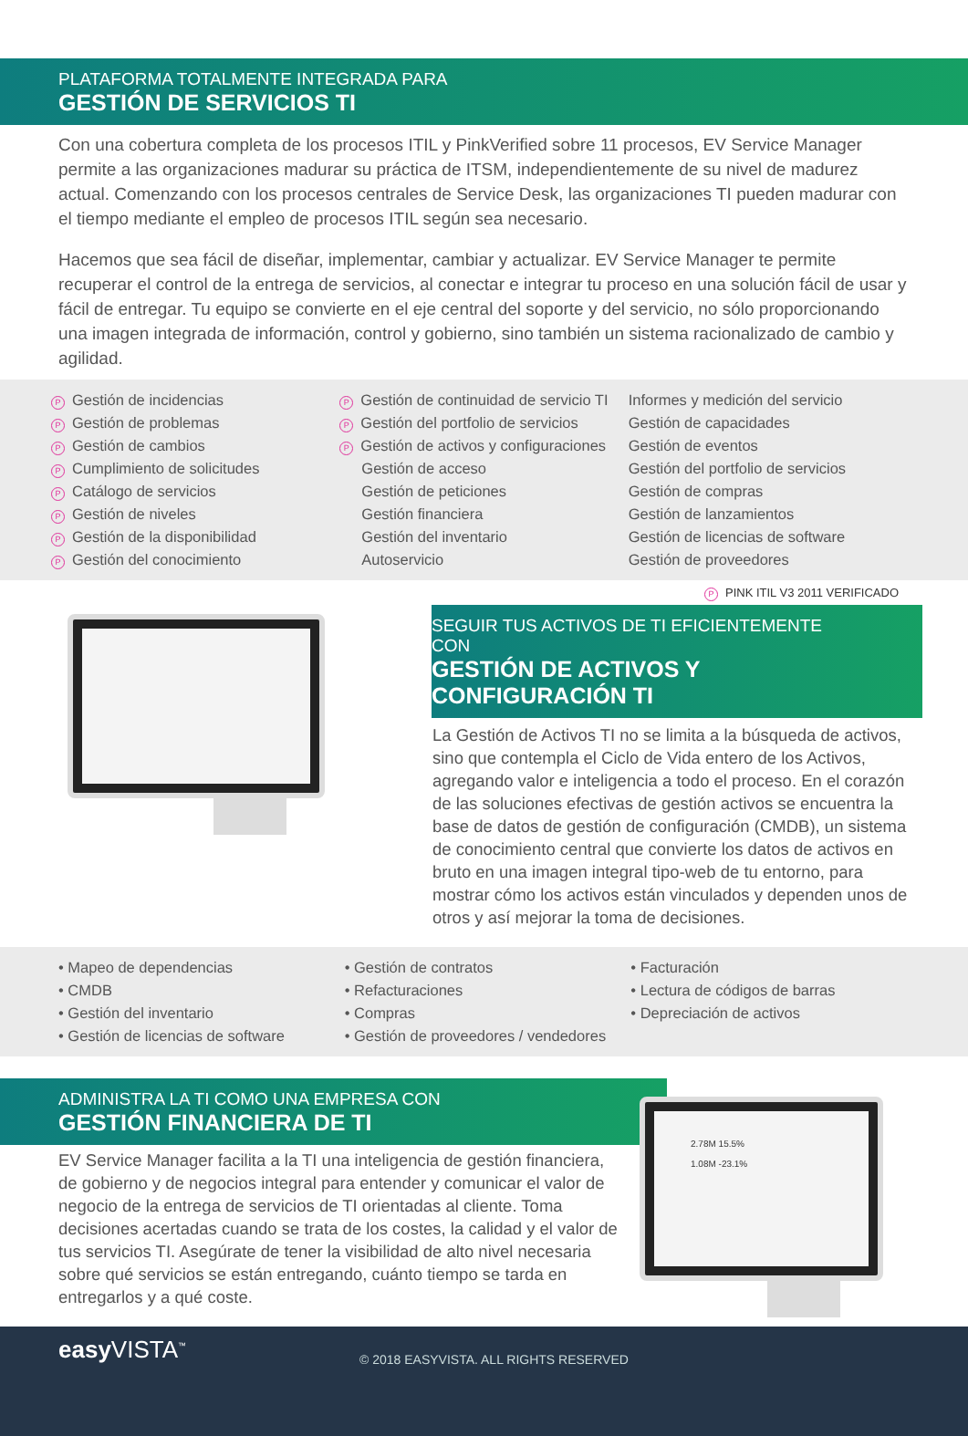PLATAFORMA TOTALMENTE INTEGRADA PARA
GESTIÓN DE SERVICIOS TI
Con una cobertura completa de los procesos ITIL y PinkVerified sobre 11 procesos, EV Service Manager permite a las organizaciones madurar su práctica de ITSM, independientemente de su nivel de madurez actual. Comenzando con los procesos centrales de Service Desk, las organizaciones TI pueden madurar con el tiempo mediante el empleo de procesos ITIL según sea necesario.
Hacemos que sea fácil de diseñar, implementar, cambiar y actualizar. EV Service Manager te permite recuperar el control de la entrega de servicios, al conectar e integrar tu proceso en una solución fácil de usar y fácil de entregar. Tu equipo se convierte en el eje central del soporte y del servicio, no sólo proporcionando una imagen integrada de información, control y gobierno, sino también un sistema racionalizado de cambio y agilidad.
P Gestión de incidencias
P Gestión de problemas
P Gestión de cambios
P Cumplimiento de solicitudes
P Catálogo de servicios
P Gestión de niveles
P Gestión de la disponibilidad
P Gestión del conocimiento
P Gestión de continuidad de servicio TI
P Gestión del portfolio de servicios
P Gestión de activos y configuraciones
Gestión de acceso
Gestión de peticiones
Gestión financiera
Gestión del inventario
Autoservicio
Informes y medición del servicio
Gestión de capacidades
Gestión de eventos
Gestión del portfolio de servicios
Gestión de compras
Gestión de lanzamientos
Gestión de licencias de software
Gestión de proveedores
P PINK ITIL V3 2011 VERIFICADO
SEGUIR TUS ACTIVOS DE TI EFICIENTEMENTE CON
GESTIÓN DE ACTIVOS Y CONFIGURACIÓN TI
La Gestión de Activos TI no se limita a la búsqueda de activos, sino que contempla el Ciclo de Vida entero de los Activos, agregando valor e inteligencia a todo el proceso. En el corazón de las soluciones efectivas de gestión activos se encuentra la base de datos de gestión de configuración (CMDB), un sistema de conocimiento central que convierte los datos de activos en bruto en una imagen integral tipo-web de tu entorno, para mostrar cómo los activos están vinculados y dependen unos de otros y así mejorar la toma de decisiones.
• Mapeo de dependencias
• CMDB
• Gestión del inventario
• Gestión de licencias de software
• Gestión de contratos
• Refacturaciones
• Compras
• Gestión de proveedores / vendedores
• Facturación
• Lectura de códigos de barras
• Depreciación de activos
ADMINISTRA LA TI COMO UNA EMPRESA CON
GESTIÓN FINANCIERA DE TI
EV Service Manager facilita a la TI una inteligencia de gestión financiera, de gobierno y de negocios integral para entender y comunicar el valor de negocio de la entrega de servicios de TI orientadas al cliente. Toma decisiones acertadas cuando se trata de los costes, la calidad y el valor de tus servicios TI. Asegúrate de tener la visibilidad de alto nivel necesaria sobre qué servicios se están entregando, cuánto tiempo se tarda en entregarlos y a qué coste.
2.78M 15.5%
1.08M -23.1%
easy VISTA<sup>™</sup>
© 2018 EASYVISTA. ALL RIGHTS RESERVED